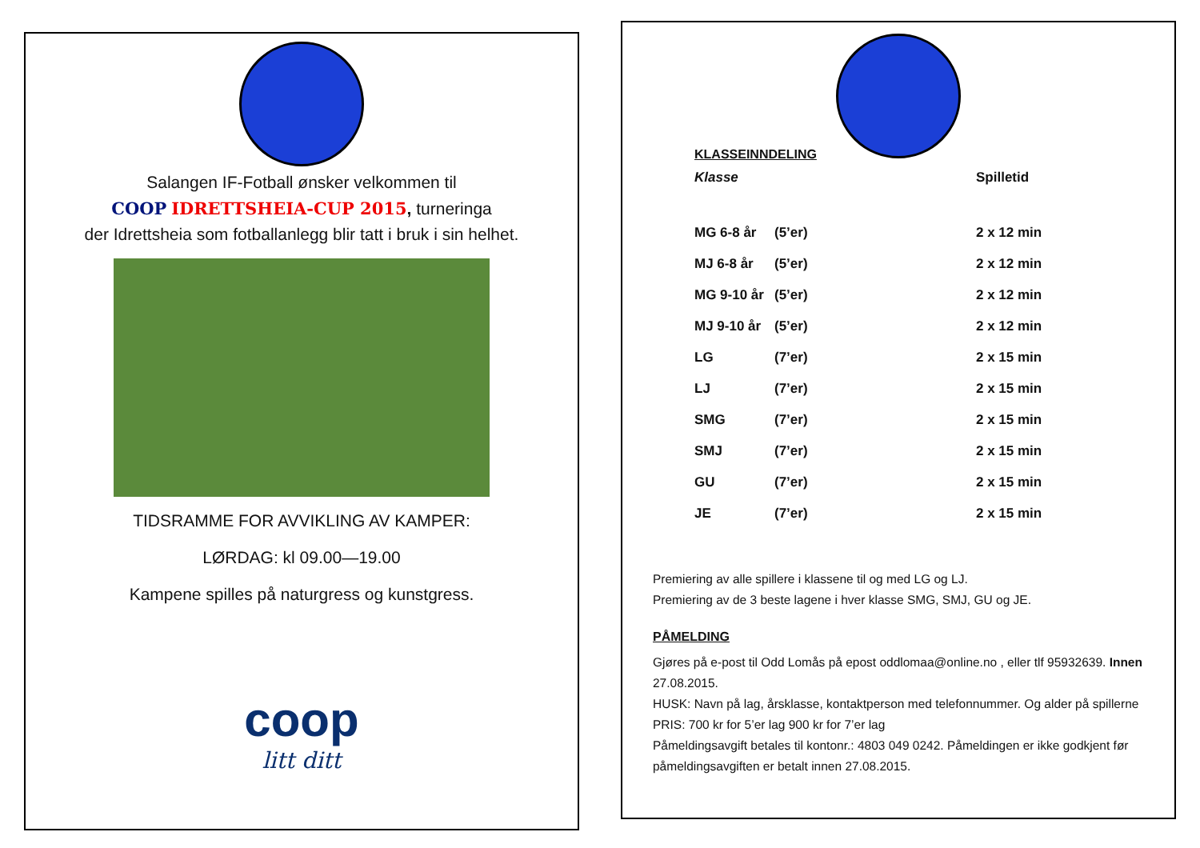Salangen IF-Fotball ønsker velkommen til
COOP IDRETTSHEIA-CUP 2015, turneringa
der Idrettsheia som fotballanlegg blir tatt i bruk i sin helhet.
TIDSRAMME FOR AVVIKLING AV KAMPER:
LØRDAG: kl 09.00—19.00
Kampene spilles på naturgress og kunstgress.
coop
litt ditt
KLASSEINNDELING
| Klasse | | Spilletid |
| MG 6-8 år | (5’er) | 2 x 12 min |
| MJ 6-8 år | (5’er) | 2 x 12 min |
| MG 9-10 år | (5’er) | 2 x 12 min |
| MJ 9-10 år | (5’er) | 2 x 12 min |
| LG | (7’er) | 2 x 15 min |
| LJ | (7’er) | 2 x 15 min |
| SMG | (7’er) | 2 x 15 min |
| SMJ | (7’er) | 2 x 15 min |
| GU | (7’er) | 2 x 15 min |
| JE | (7’er) | 2 x 15 min |
Premiering av alle spillere i klassene til og med LG og LJ.
Premiering av de 3 beste lagene i hver klasse SMG, SMJ, GU og JE.
PÅMELDING
Gjøres på e-post til Odd Lomås på epost oddlomaa@online.no , eller tlf 95932639. Innen 27.08.2015.
HUSK: Navn på lag, årsklasse, kontaktperson med telefonnummer. Og alder på spillerne
PRIS: 700 kr for 5’er lag 900 kr for 7’er lag
Påmeldingsavgift betales til kontonr.: 4803 049 0242. Påmeldingen er ikke godkjent før påmeldingsavgiften er betalt innen 27.08.2015.